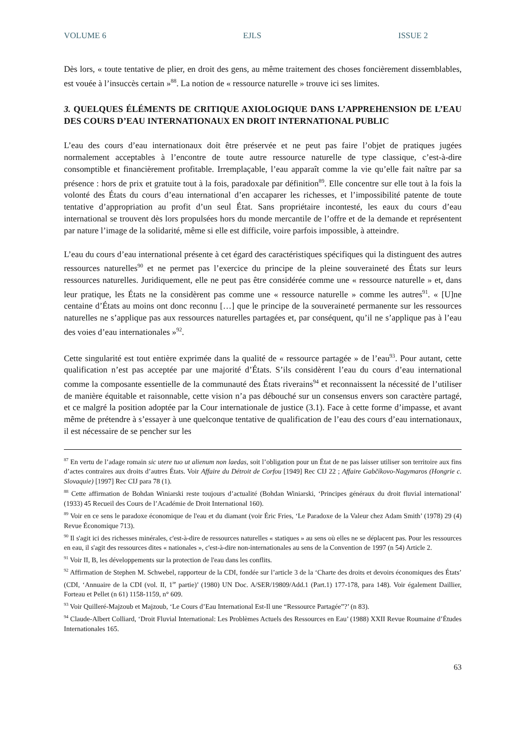VOLUME 6 EJLS ISSUE 2
Dès lors, « toute tentative de plier, en droit des gens, au même traitement des choses foncièrement dissemblables, est vouée à l’insuccès certain »<sup>88</sup>. La notion de « ressource naturelle » trouve ici ses limites.
3. QUELQUES ÉLÉMENTS DE CRITIQUE AXIOLOGIQUE DANS L’APPREHENSION DE L’EAU DES COURS D’EAU INTERNATIONAUX EN DROIT INTERNATIONAL PUBLIC
L’eau des cours d’eau internationaux doit être préservée et ne peut pas faire l’objet de pratiques jugées normalement acceptables à l’encontre de toute autre ressource naturelle de type classique, c’est-à-dire consomptible et financièrement profitable. Irremplaçable, l’eau apparaît comme la vie qu’elle fait naître par sa présence : hors de prix et gratuite tout à la fois, paradoxale par définition<sup>89</sup>. Elle concentre sur elle tout à la fois la volonté des États du cours d’eau international d’en accaparer les richesses, et l’impossibilité patente de toute tentative d’appropriation au profit d’un seul État. Sans propriétaire incontesté, les eaux du cours d’eau international se trouvent dès lors propulsées hors du monde mercantile de l’offre et de la demande et représentent par nature l’image de la solidarité, même si elle est difficile, voire parfois impossible, à atteindre.
L’eau du cours d’eau international présente à cet égard des caractéristiques spécifiques qui la distinguent des autres ressources naturelles<sup>90</sup> et ne permet pas l’exercice du principe de la pleine souveraineté des États sur leurs ressources naturelles. Juridiquement, elle ne peut pas être considérée comme une « ressource naturelle » et, dans leur pratique, les États ne la considèrent pas comme une « ressource naturelle » comme les autres<sup>91</sup>. « [U]ne centaine d’États au moins ont donc reconnu […] que le principe de la souveraineté permanente sur les ressources naturelles ne s’applique pas aux ressources naturelles partagées et, par conséquent, qu’il ne s’applique pas à l’eau des voies d’eau internationales »<sup>92</sup>.
Cette singularité est tout entière exprimée dans la qualité de « ressource partagée » de l’eau<sup>93</sup>. Pour autant, cette qualification n’est pas acceptée par une majorité d’États. S’ils considèrent l’eau du cours d’eau international comme la composante essentielle de la communauté des États riverains<sup>94</sup> et reconnaissent la nécessité de l’utiliser de manière équitable et raisonnable, cette vision n’a pas débouché sur un consensus envers son caractère partagé, et ce malgré la position adoptée par la Cour internationale de justice (3.1). Face à cette forme d’impasse, et avant même de prétendre à s’essayer à une quelconque tentative de qualification de l’eau des cours d’eau internationaux, il est nécessaire de se pencher sur les
<sup>87</sup> En vertu de l’adage romain sic utere tuo ut alienum non laedas, soit l’obligation pour un État de ne pas laisser utiliser son territoire aux fins d’actes contraires aux droits d’autres États. Voir Affaire du Détroit de Corfou [1949] Rec CIJ 22 ; Affaire Gabčíkovo-Nagymaros (Hongrie c. Slovaquie) [1997] Rec CIJ para 78 (1).
<sup>88</sup> Cette affirmation de Bohdan Winiarski reste toujours d’actualité (Bohdan Winiarski, ‘Principes généraux du droit fluvial international’ (1933) 45 Recueil des Cours de l’Académie de Droit International 160).
<sup>89</sup> Voir en ce sens le paradoxe économique de l'eau et du diamant (voir Éric Fries, ‘Le Paradoxe de la Valeur chez Adam Smith’ (1978) 29 (4) Revue Économique 713).
<sup>90</sup> Il s'agit ici des richesses minérales, c'est-à-dire de ressources naturelles « statiques » au sens où elles ne se déplacent pas. Pour les ressources en eau, il s'agit des ressources dites « nationales », c'est-à-dire non-internationales au sens de la Convention de 1997 (n 54) Article 2.
<sup>91</sup> Voir II, B, les développements sur la protection de l'eau dans les conflits.
<sup>92</sup> Affirmation de Stephen M. Schwebel, rapporteur de la CDI, fondée sur l’article 3 de la ‘Charte des droits et devoirs économiques des États’ (CDI, ‘Annuaire de la CDI (vol. II, 1<sup>re</sup> partie)’ (1980) UN Doc. A/SER/19809/Add.1 (Part.1) 177-178, para 148). Voir également Daillier, Forteau et Pellet (n 61) 1158-1159, n° 609.
<sup>93</sup> Voir Quilleré-Majzoub et Majzoub, ‘Le Cours d’Eau International Est-Il une “Ressource Partagée”?’ (n 83).
<sup>94</sup> Claude-Albert Colliard, ‘Droit Fluvial International: Les Problèmes Actuels des Ressources en Eau’ (1988) XXII Revue Roumaine d’Études Internationales 165.
63